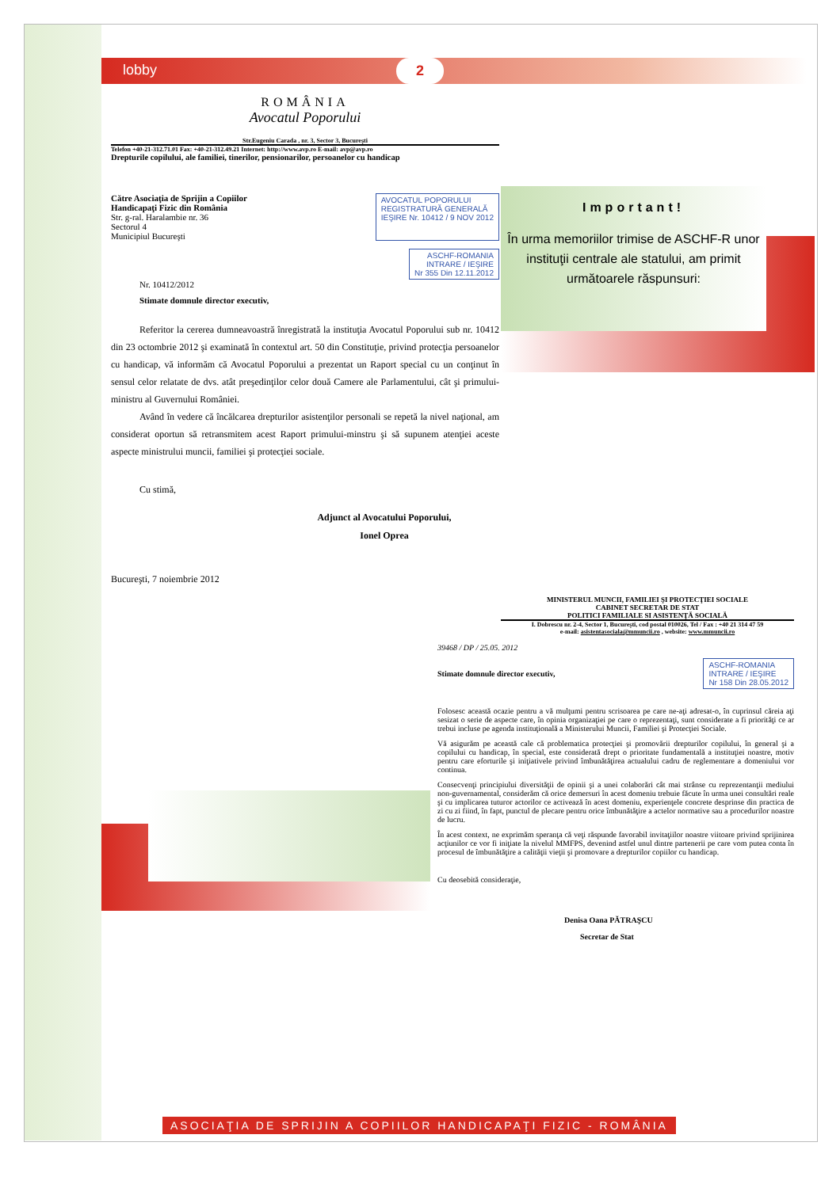lobby 2
Important!
În urma memoriilor trimise de ASCHF-R unor instituţii centrale ale statului, am primit următoarele răspunsuri:
ROMÂNIA
Avocatul Poporului
Str.Eugeniu Carada , nr. 3, Sector 3, Bucureşti
Telefon +40-21-312.71.01 Fax: +40-21-312.49.21 Internet: http://www.avp.ro E-mail: avp@avp.ro
Drepturile copilului, ale familiei, tinerilor, pensionarilor, persoanelor cu handicap
Către Asociaţia de Sprijin a Copiilor
Handicapaţi Fizic din România
Str. g-ral. Haralambie nr. 36
Sectorul 4
Municipiul Bucureşti
AVOCATUL POPORULUI
REGISTRATURĂ GENERALĂ
IEŞIRE Nr. 10412 / 9 NOV 2012
ASCHF-ROMANIA
INTRARE / IEŞIRE
Nr 355 Din 12.11.2012
Nr. 10412/2012
Stimate domnule director executiv,
Referitor la cererea dumneavoastră înregistrată la instituţia Avocatul Poporului sub nr. 10412 din 23 octombrie 2012 şi examinată în contextul art. 50 din Constituţie, privind protecţia persoanelor cu handicap, vă informăm că Avocatul Poporului a prezentat un Raport special cu un conţinut în sensul celor relatate de dvs. atât preşedinţilor celor două Camere ale Parlamentului, cât şi primului-ministru al Guvernului României.
Având în vedere că încălcarea drepturilor asistenţilor personali se repetă la nivel naţional, am considerat oportun să retransmitem acest Raport primului-minstru şi să supunem atenţiei aceste aspecte ministrului muncii, familiei şi protecţiei sociale.
Cu stimă,
Adjunct al Avocatului Poporului,
Ionel Oprea
Bucureşti, 7 noiembrie 2012
MINISTERUL MUNCII, FAMILIEI ŞI PROTECŢIEI SOCIALE
CABINET SECRETAR DE STAT
POLITICI FAMILIALE SI ASISTENŢĂ SOCIALĂ
I. Dobrescu nr. 2-4, Sector 1, Bucureşti, cod postal 010026, Tel / Fax : +40 21 314 47 59
e-mail: asistentasociala@mmuncii.ro , website: www.mmuncii.ro
39468 / DP / 25.05. 2012
Stimate domnule director executiv, ASCHF-ROMANIA
INTRARE / IEŞIRE
Nr 158 Din 28.05.2012
Folosesc această ocazie pentru a vă mulţumi pentru scrisoarea pe care ne-aţi adresat-o, în cuprinsul căreia aţi sesizat o serie de aspecte care, în opinia organizaţiei pe care o reprezentaţi, sunt considerate a fi priorităţi ce ar trebui incluse pe agenda instituţională a Ministerului Muncii, Familiei şi Protecţiei Sociale.
Vă asigurăm pe această cale că problematica protecţiei şi promovării drepturilor copilului, în general şi a copilului cu handicap, în special, este considerată drept o prioritate fundamentală a instituţiei noastre, motiv pentru care eforturile şi iniţiativele privind îmbunătăţirea actualului cadru de reglementare a domeniului vor continua.
Consecvenţi principiului diversităţii de opinii şi a unei colaborări cât mai strânse cu reprezentanţii mediului non-guvernamental, considerăm că orice demersuri în acest domeniu trebuie făcute în urma unei consultări reale şi cu implicarea tuturor actorilor ce activează în acest domeniu, experienţele concrete desprinse din practica de zi cu zi fiind, în fapt, punctul de plecare pentru orice îmbunătăţire a actelor normative sau a procedurilor noastre de lucru.
În acest context, ne exprimăm speranţa că veţi răspunde favorabil invitaţiilor noastre viitoare privind sprijinirea acţiunilor ce vor fi iniţiate la nivelul MMFPS, devenind astfel unul dintre partenerii pe care vom putea conta în procesul de îmbunătăţire a calităţii vieţii şi promovare a drepturilor copiilor cu handicap.
Cu deosebită consideraţie,
Denisa Oana PĂTRAŞCU
Secretar de Stat
ASOCIAŢIA DE SPRIJIN A COPIILOR HANDICAPAŢI FIZIC - ROMÂNIA